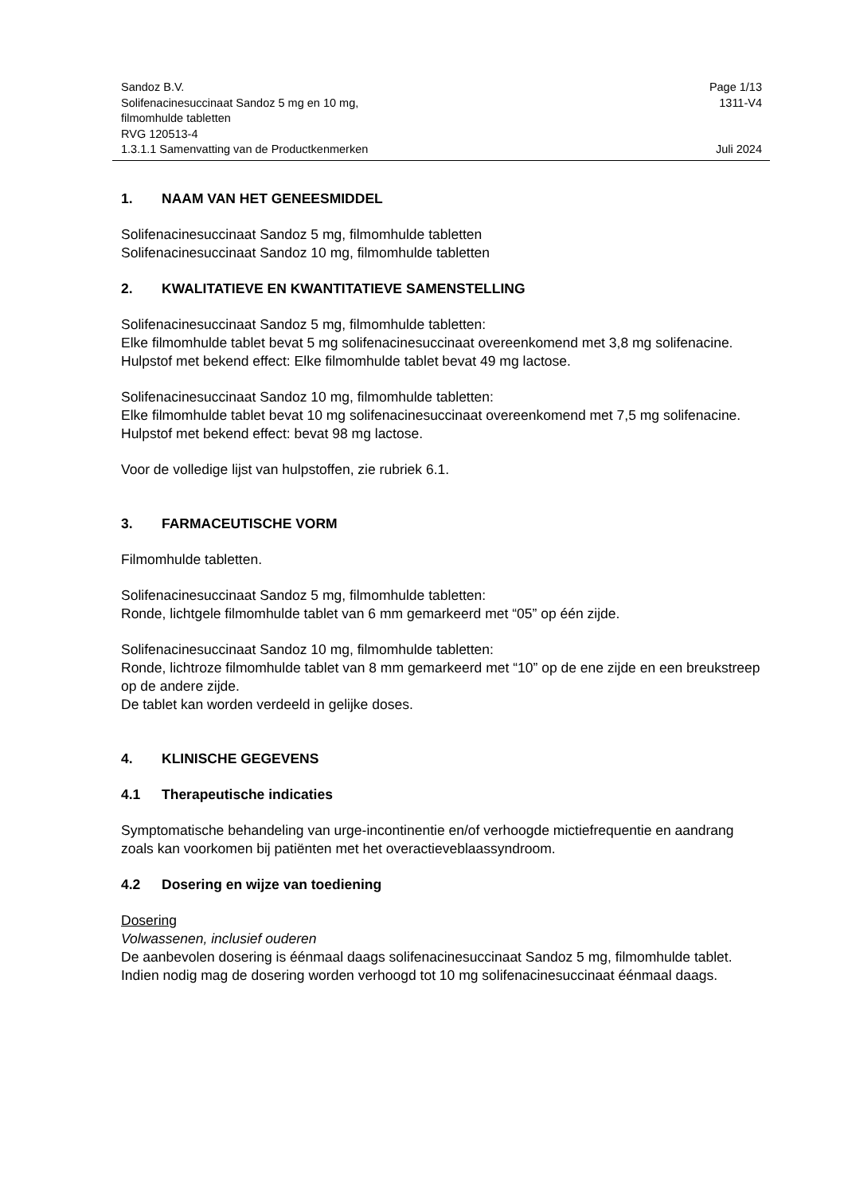Sandoz B.V. Page 1/13
Solifenacinesuccinaat Sandoz 5 mg en 10 mg,
filmomhulde tabletten
RVG 120513-4 1311-V4
1.3.1.1 Samenvatting van de Productkenmerken Juli 2024
1. NAAM VAN HET GENEESMIDDEL
Solifenacinesuccinaat Sandoz 5 mg, filmomhulde tabletten
Solifenacinesuccinaat Sandoz 10 mg, filmomhulde tabletten
2. KWALITATIEVE EN KWANTITATIEVE SAMENSTELLING
Solifenacinesuccinaat Sandoz 5 mg, filmomhulde tabletten:
Elke filmomhulde tablet bevat 5 mg solifenacinesuccinaat overeenkomend met 3,8 mg solifenacine.
Hulpstof met bekend effect: Elke filmomhulde tablet bevat 49 mg lactose.
Solifenacinesuccinaat Sandoz 10 mg, filmomhulde tabletten:
Elke filmomhulde tablet bevat 10 mg solifenacinesuccinaat overeenkomend met 7,5 mg solifenacine.
Hulpstof met bekend effect: bevat 98 mg lactose.
Voor de volledige lijst van hulpstoffen, zie rubriek 6.1.
3. FARMACEUTISCHE VORM
Filmomhulde tabletten.
Solifenacinesuccinaat Sandoz 5 mg, filmomhulde tabletten:
Ronde, lichtgele filmomhulde tablet van 6 mm gemarkeerd met “05” op één zijde.
Solifenacinesuccinaat Sandoz 10 mg, filmomhulde tabletten:
Ronde, lichtroze filmomhulde tablet van 8 mm gemarkeerd met “10” op de ene zijde en een breukstreep op de andere zijde.
De tablet kan worden verdeeld in gelijke doses.
4. KLINISCHE GEGEVENS
4.1 Therapeutische indicaties
Symptomatische behandeling van urge-incontinentie en/of verhoogde mictiefrequentie en aandrang zoals kan voorkomen bij patiënten met het overactieveblaassyndroom.
4.2 Dosering en wijze van toediening
Dosering
Volwassenen, inclusief ouderen
De aanbevolen dosering is éénmaal daags solifenacinesuccinaat Sandoz 5 mg, filmomhulde tablet. Indien nodig mag de dosering worden verhoogd tot 10 mg solifenacinesuccinaat éénmaal daags.